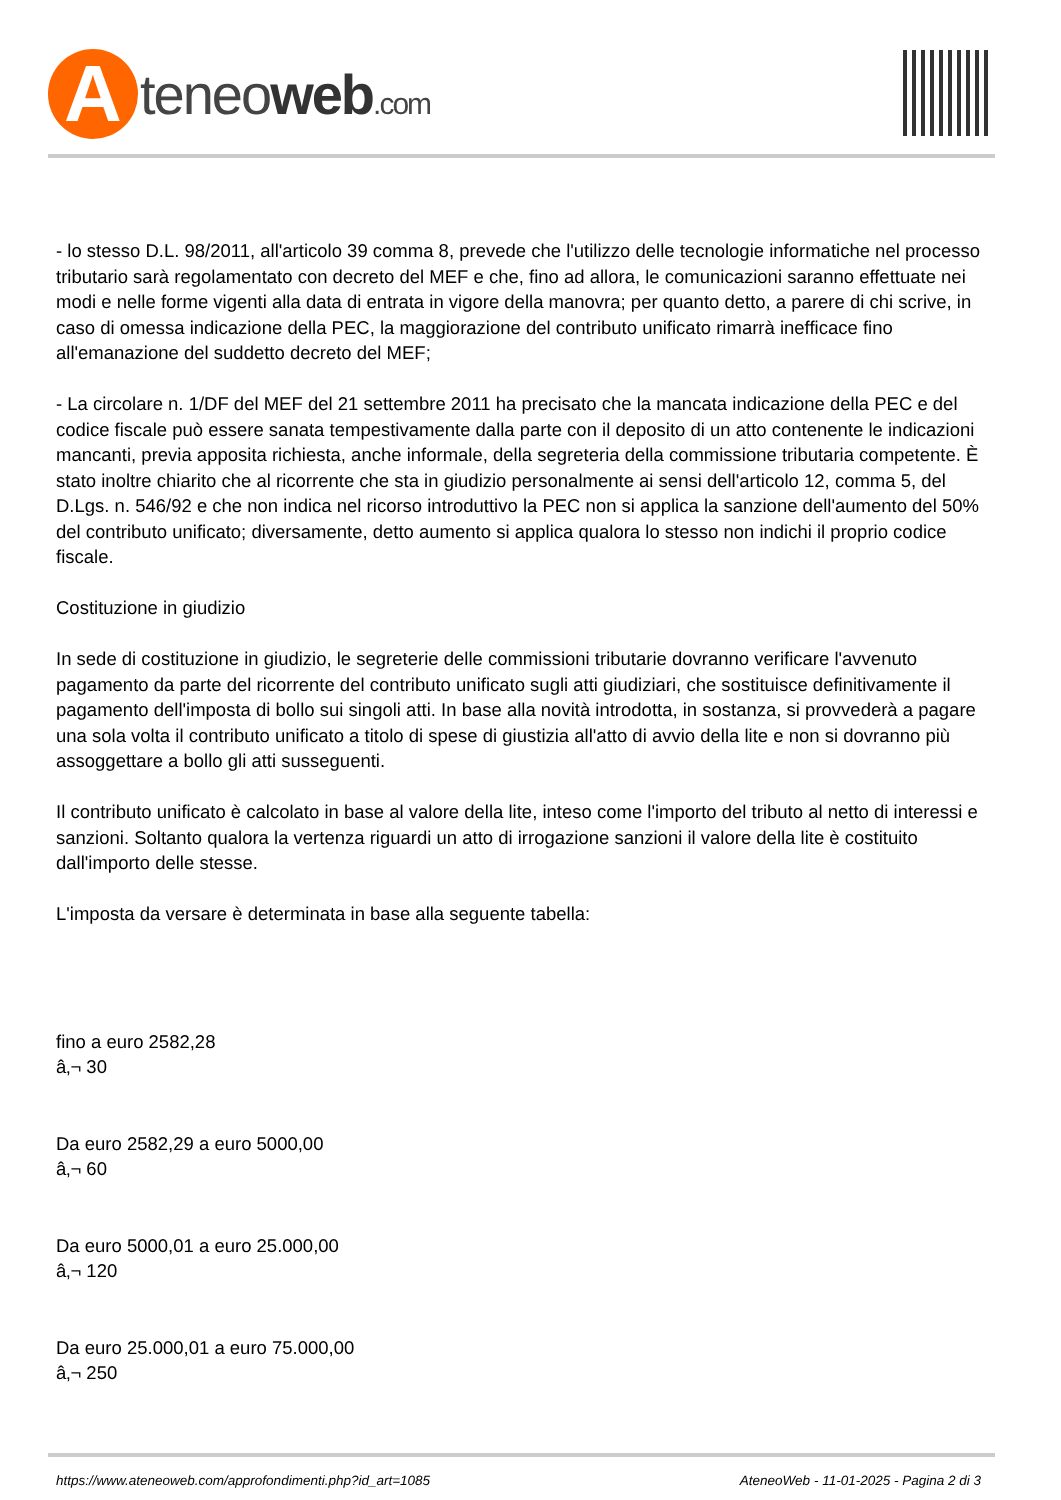A
teneoweb.com
- lo stesso D.L. 98/2011, all'articolo 39 comma 8, prevede che l'utilizzo delle tecnologie informatiche nel processo tributario sarà regolamentato con decreto del MEF e che, fino ad allora, le comunicazioni saranno effettuate nei modi e nelle forme vigenti alla data di entrata in vigore della manovra; per quanto detto, a parere di chi scrive, in caso di omessa indicazione della PEC, la maggiorazione del contributo unificato rimarrà inefficace fino all'emanazione del suddetto decreto del MEF;
- La circolare n. 1/DF del MEF del 21 settembre 2011 ha precisato che la mancata indicazione della PEC e del codice fiscale può essere sanata tempestivamente dalla parte con il deposito di un atto contenente le indicazioni mancanti, previa apposita richiesta, anche informale, della segreteria della commissione tributaria competente. È stato inoltre chiarito che al ricorrente che sta in giudizio personalmente ai sensi dell'articolo 12, comma 5, del D.Lgs. n. 546/92 e che non indica nel ricorso introduttivo la PEC non si applica la sanzione dell'aumento del 50% del contributo unificato; diversamente, detto aumento si applica qualora lo stesso non indichi il proprio codice fiscale.
Costituzione in giudizio
In sede di costituzione in giudizio, le segreterie delle commissioni tributarie dovranno verificare l'avvenuto pagamento da parte del ricorrente del contributo unificato sugli atti giudiziari, che sostituisce definitivamente il pagamento dell'imposta di bollo sui singoli atti. In base alla novità introdotta, in sostanza, si provvederà a pagare una sola volta il contributo unificato a titolo di spese di giustizia all'atto di avvio della lite e non si dovranno più assoggettare a bollo gli atti susseguenti.
Il contributo unificato è calcolato in base al valore della lite, inteso come l'importo del tributo al netto di interessi e sanzioni. Soltanto qualora la vertenza riguardi un atto di irrogazione sanzioni il valore della lite è costituito dall'importo delle stesse.
L'imposta da versare è determinata in base alla seguente tabella:
fino a euro 2582,28
â‚¬ 30
Da euro 2582,29 a euro 5000,00
â‚¬ 60
Da euro 5000,01 a euro 25.000,00
â‚¬ 120
Da euro 25.000,01 a euro 75.000,00
â‚¬ 250
https://www.ateneoweb.com/approfondimenti.php?id_art=1085 AteneoWeb - 11-01-2025 - Pagina 2 di 3